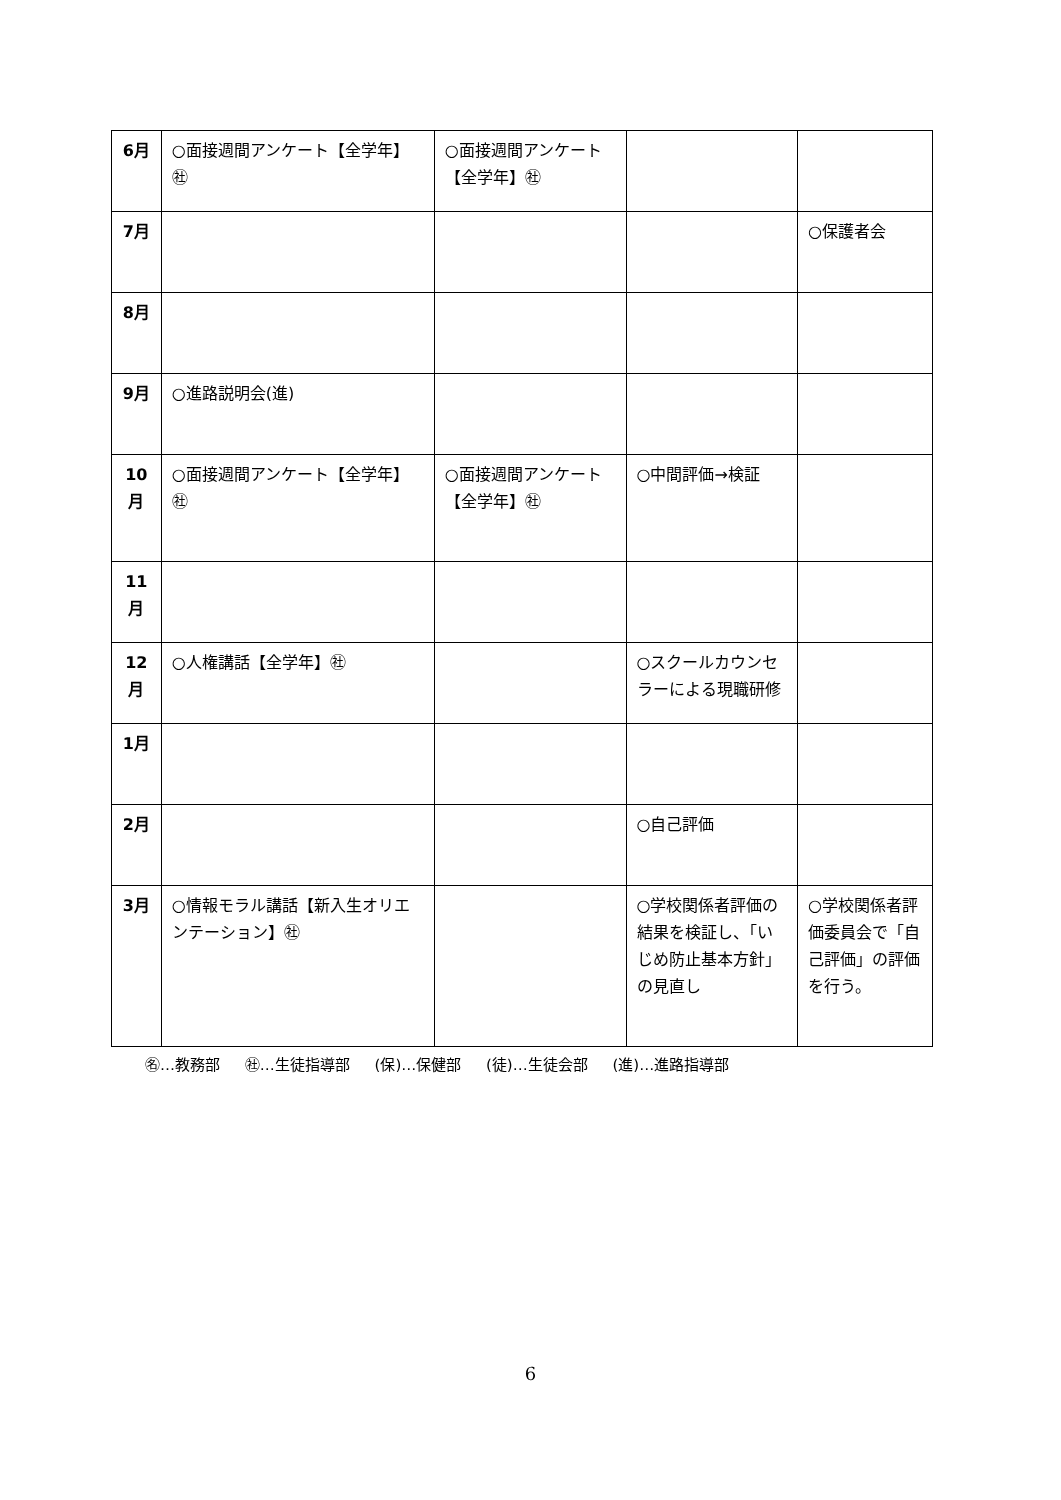| 6月 | ○面接週間アンケート【全学年】㊓ | ○面接週間アンケート【全学年】㊓ | | |
| 7月 | | | | ○保護者会 |
| 8月 | | | | |
| 9月 | ○進路説明会(進) | | | |
| 10 月 | ○面接週間アンケート【全学年】㊓ | ○面接週間アンケート【全学年】㊓ | ○中間評価→検証 | |
| 11 月 | | | | |
| 12 月 | ○人権講話【全学年】㊓ | | ○スクールカウンセラーによる現職研修 | |
| 1月 | | | | |
| 2月 | | | ○自己評価 | |
| 3月 | ○情報モラル講話【新入生オリエンテーション】㊓ | | ○学校関係者評価の結果を検証し、「いじめ防止基本方針」の見直し | ○学校関係者評価委員会で「自己評価」の評価を行う。 |
㊔…教務部 ㊓…生徒指導部 (保)…保健部 (徒)…生徒会部 (進)…進路指導部
6